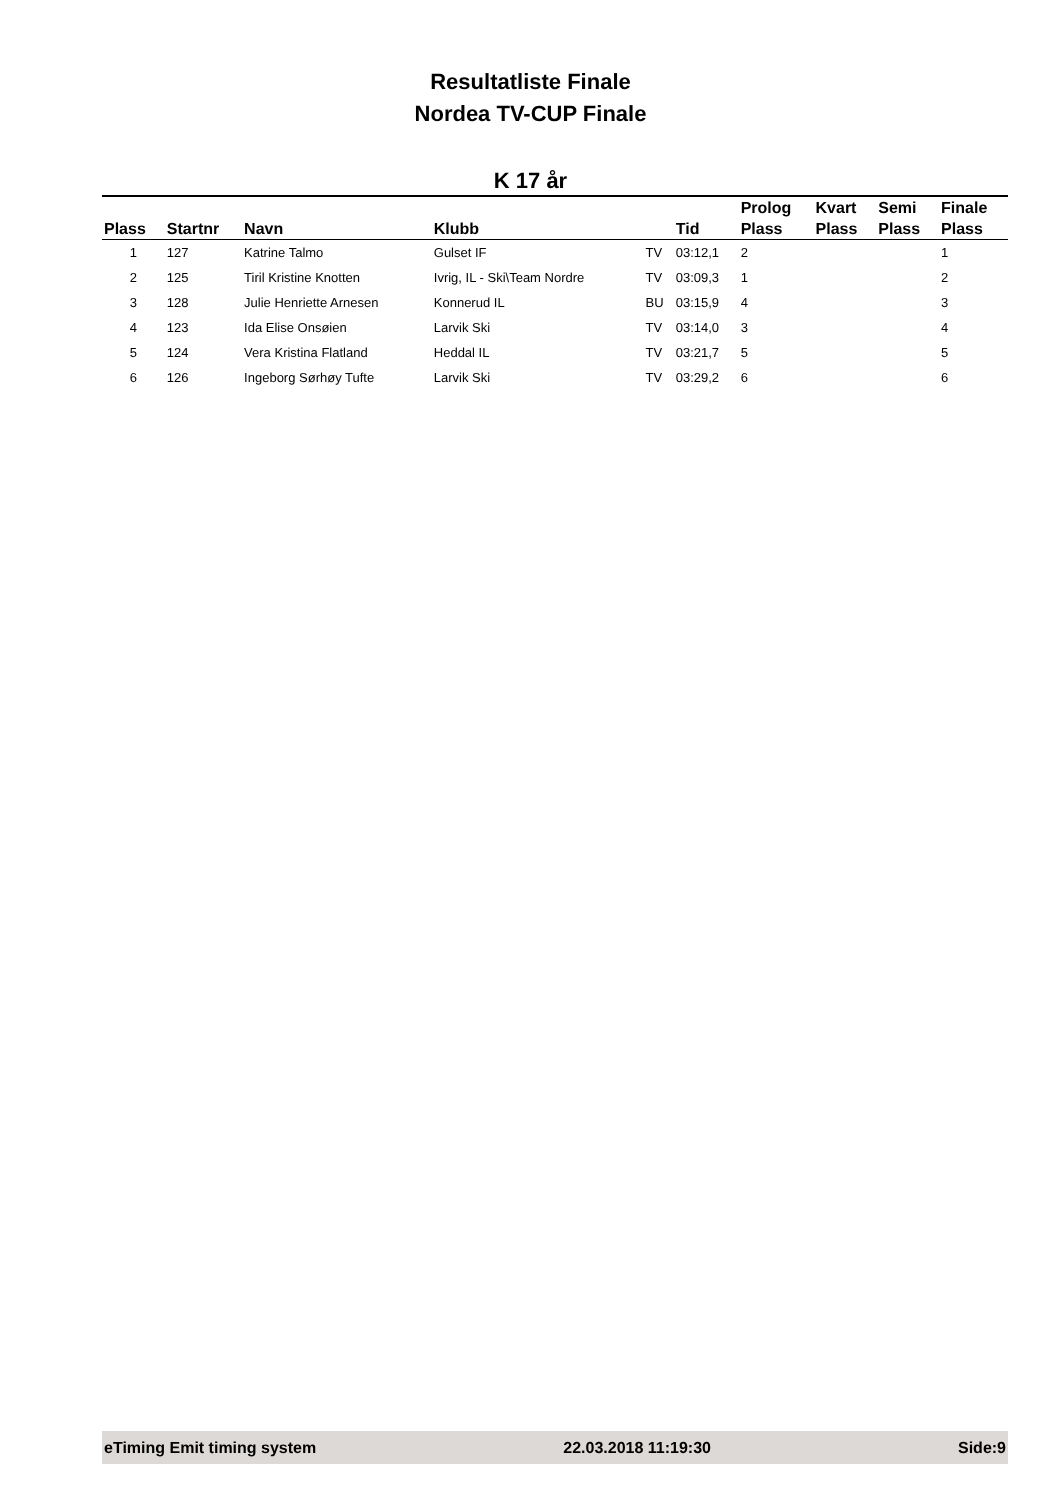Resultatliste Finale
Nordea TV-CUP Finale
K 17 år
| Plass | Startnr | Navn | Klubb | | Tid | Prolog Plass | Kvart Plass | Semi Plass | Finale Plass |
| --- | --- | --- | --- | --- | --- | --- | --- | --- | --- |
| 1 | 127 | Katrine Talmo | Gulset IF | TV | 03:12,1 | 2 | | | 1 |
| 2 | 125 | Tiril Kristine Knotten | Ivrig, IL - Ski\Team Nordre | TV | 03:09,3 | 1 | | | 2 |
| 3 | 128 | Julie Henriette Arnesen | Konnerud IL | BU | 03:15,9 | 4 | | | 3 |
| 4 | 123 | Ida Elise Onsøien | Larvik Ski | TV | 03:14,0 | 3 | | | 4 |
| 5 | 124 | Vera Kristina Flatland | Heddal IL | TV | 03:21,7 | 5 | | | 5 |
| 6 | 126 | Ingeborg Sørhøy Tufte | Larvik Ski | TV | 03:29,2 | 6 | | | 6 |
eTiming Emit timing system 22.03.2018 11:19:30 Side:9